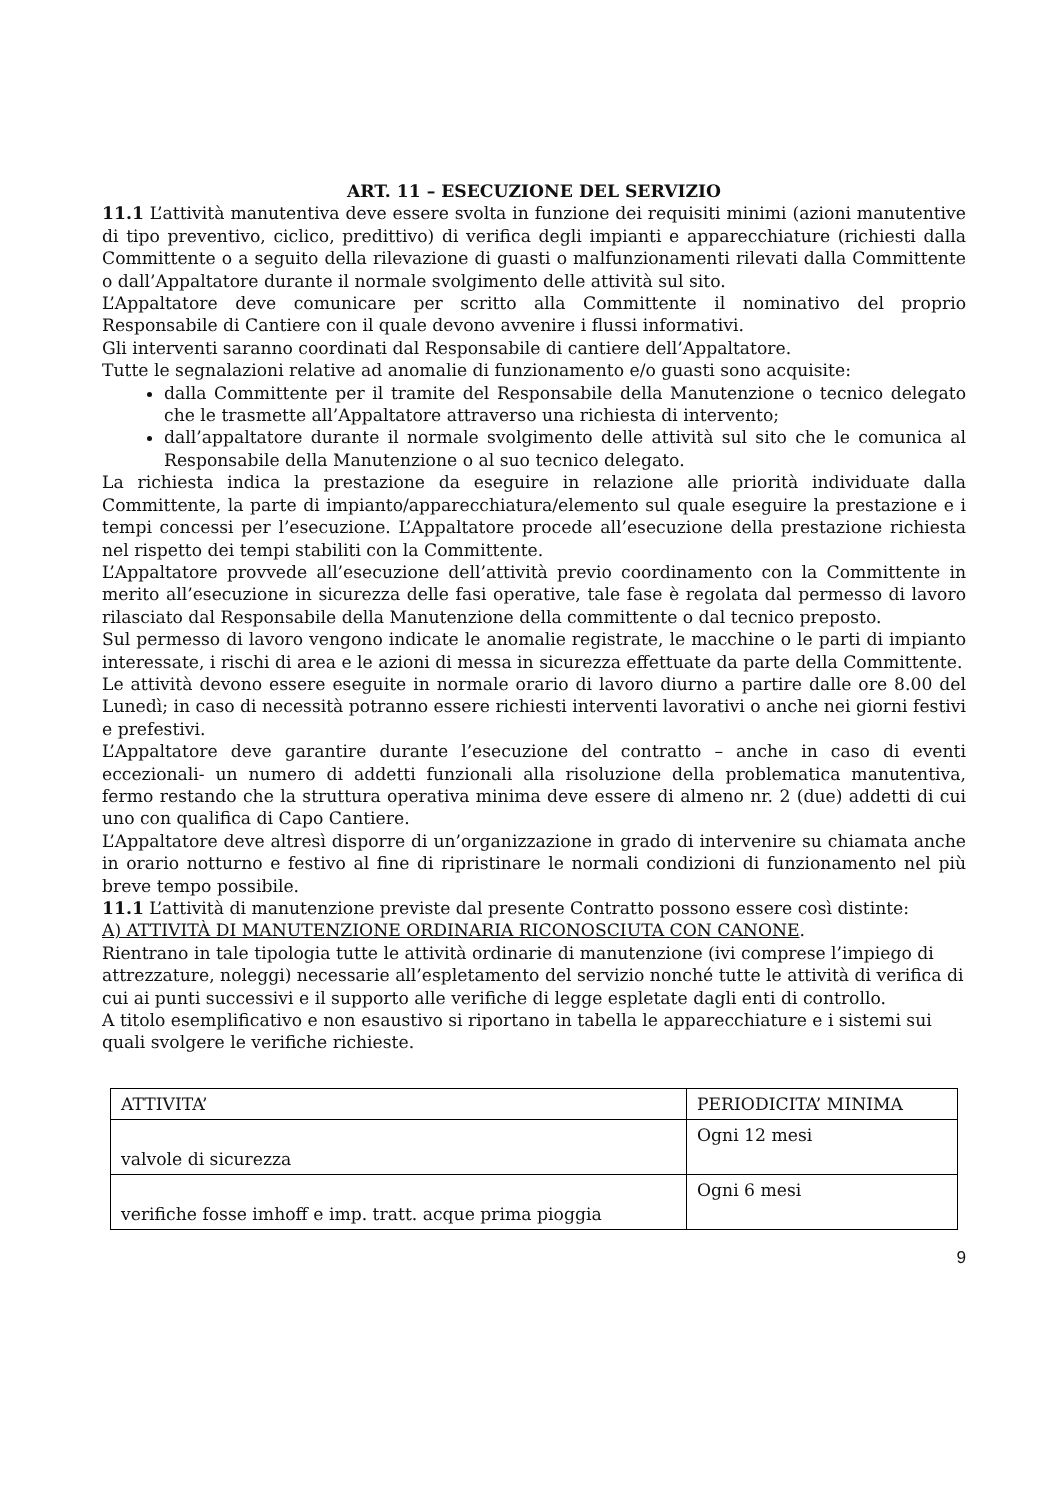ART. 11 – ESECUZIONE DEL SERVIZIO
11.1 L’attività manutentiva deve essere svolta in funzione dei requisiti minimi (azioni manutentive di tipo preventivo, ciclico, predittivo) di verifica degli impianti e apparecchiature (richiesti dalla Committente o a seguito della rilevazione di guasti o malfunzionamenti rilevati dalla Committente o dall’Appaltatore durante il normale svolgimento delle attività sul sito.
L’Appaltatore deve comunicare per scritto alla Committente il nominativo del proprio Responsabile di Cantiere con il quale devono avvenire i flussi informativi.
Gli interventi saranno coordinati dal Responsabile di cantiere dell’Appaltatore.
Tutte le segnalazioni relative ad anomalie di funzionamento e/o guasti sono acquisite:
dalla Committente per il tramite del Responsabile della Manutenzione o tecnico delegato che le trasmette all’Appaltatore attraverso una richiesta di intervento;
dall’appaltatore durante il normale svolgimento delle attività sul sito che le comunica al Responsabile della Manutenzione o al suo tecnico delegato.
La richiesta indica la prestazione da eseguire in relazione alle priorità individuate dalla Committente, la parte di impianto/apparecchiatura/elemento sul quale eseguire la prestazione e i tempi concessi per l’esecuzione. L’Appaltatore procede all’esecuzione della prestazione richiesta nel rispetto dei tempi stabiliti con la Committente.
L’Appaltatore provvede all’esecuzione dell’attività previo coordinamento con la Committente in merito all’esecuzione in sicurezza delle fasi operative, tale fase è regolata dal permesso di lavoro rilasciato dal Responsabile della Manutenzione della committente o dal tecnico preposto.
Sul permesso di lavoro vengono indicate le anomalie registrate, le macchine o le parti di impianto interessate, i rischi di area e le azioni di messa in sicurezza effettuate da parte della Committente.
Le attività devono essere eseguite in normale orario di lavoro diurno a partire dalle ore 8.00 del Lunedì; in caso di necessità potranno essere richiesti interventi lavorativi o anche nei giorni festivi e prefestivi.
L’Appaltatore deve garantire durante l’esecuzione del contratto – anche in caso di eventi eccezionali- un numero di addetti funzionali alla risoluzione della problematica manutentiva, fermo restando che la struttura operativa minima deve essere di almeno nr. 2 (due) addetti di cui uno con qualifica di Capo Cantiere.
L’Appaltatore deve altresì disporre di un’organizzazione in grado di intervenire su chiamata anche in orario notturno e festivo al fine di ripristinare le normali condizioni di funzionamento nel più breve tempo possibile.
11.1 L’attività di manutenzione previste dal presente Contratto possono essere così distinte:
A) ATTIVITÀ DI MANUTENZIONE ORDINARIA RICONOSCIUTA CON CANONE.
Rientrano in tale tipologia tutte le attività ordinarie di manutenzione (ivi comprese l’impiego di attrezzature, noleggi) necessarie all’espletamento del servizio nonché tutte le attività di verifica di cui ai punti successivi e il supporto alle verifiche di legge espletate dagli enti di controllo.
A titolo esemplificativo e non esaustivo si riportano in tabella le apparecchiature e i sistemi sui quali svolgere le verifiche richieste.
| ATTIVITA’ | PERIODICITA’ MINIMA |
| valvole di sicurezza | Ogni 12 mesi |
| verifiche fosse imhoff e imp. tratt. acque prima pioggia | Ogni 6 mesi |
9